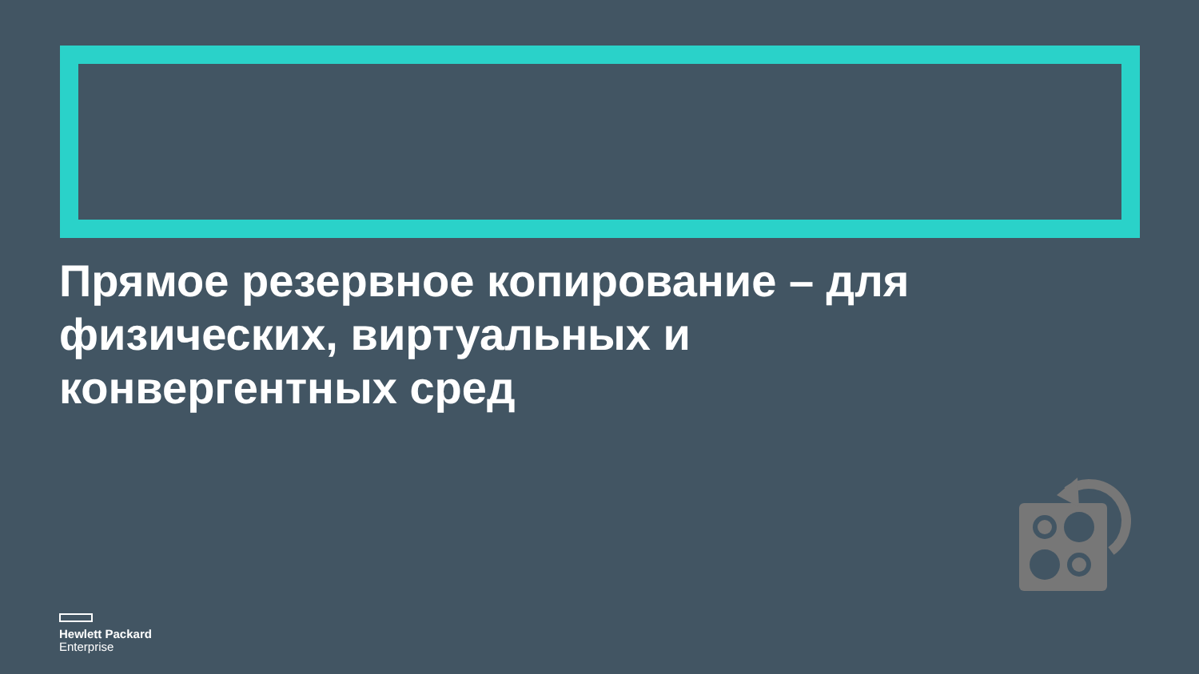Прямое резервное копирование – для физических, виртуальных и конвергентных сред
Hewlett Packard
Enterprise